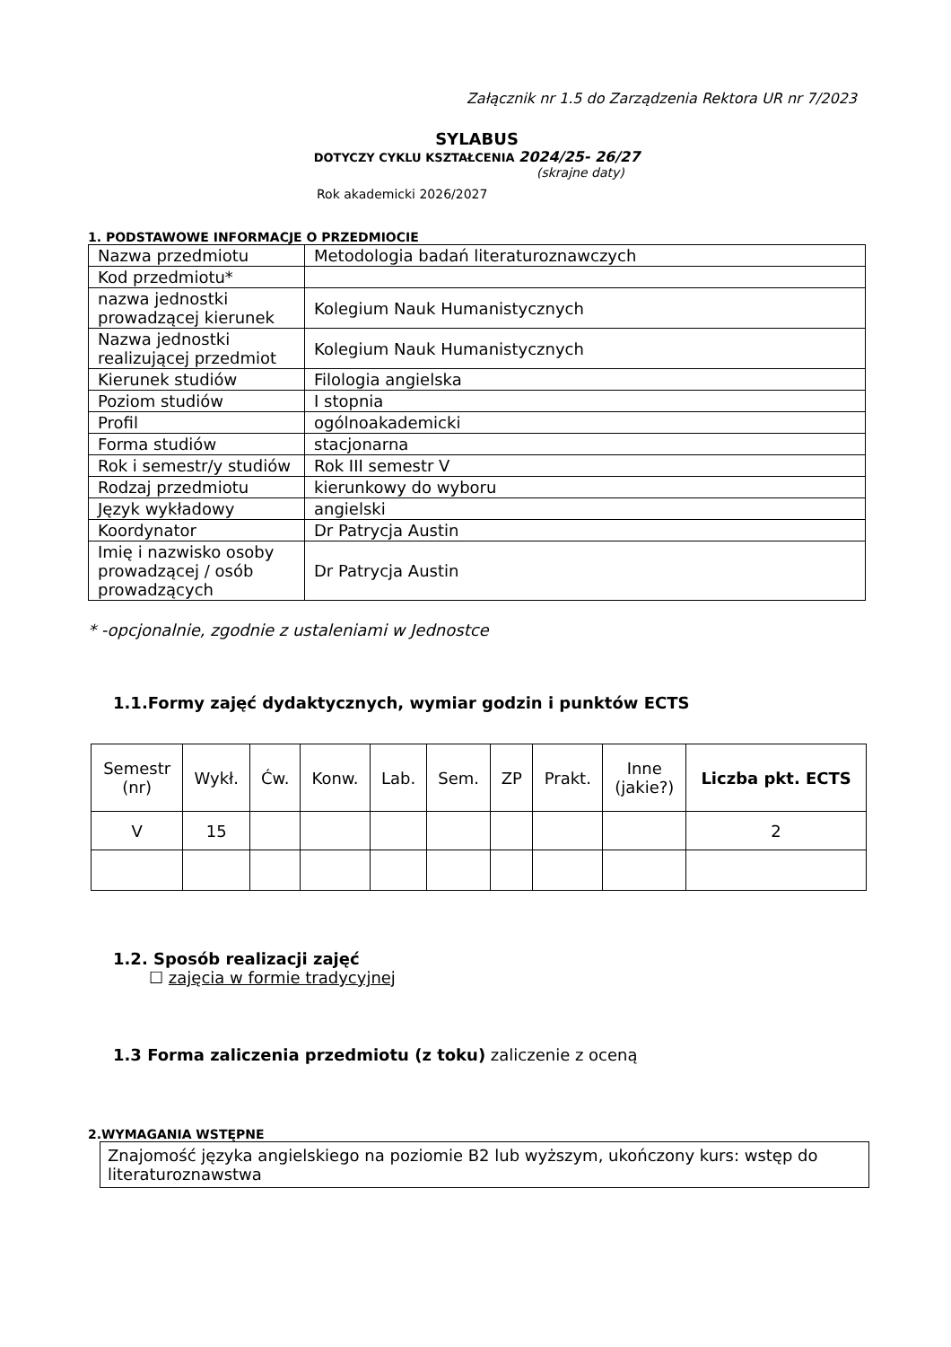Załącznik nr 1.5 do Zarządzenia Rektora UR nr 7/2023
SYLABUS
DOTYCZY CYKLU KSZTAŁCENIA 2024/25- 26/27
(skrajne daty)
Rok akademicki 2026/2027
1. PODSTAWOWE INFORMACJE O PRZEDMIOCIE
| Nazwa przedmiotu | Metodologia badań literaturoznawczych |
| Kod przedmiotu* | |
| nazwa jednostki prowadzącej kierunek | Kolegium Nauk Humanistycznych |
| Nazwa jednostki realizującej przedmiot | Kolegium Nauk Humanistycznych |
| Kierunek studiów | Filologia angielska |
| Poziom studiów | I stopnia |
| Profil | ogólnoakademicki |
| Forma studiów | stacjonarna |
| Rok i semestr/y studiów | Rok III semestr V |
| Rodzaj przedmiotu | kierunkowy do wyboru |
| Język wykładowy | angielski |
| Koordynator | Dr Patrycja Austin |
| Imię i nazwisko osoby prowadzącej / osób prowadzących | Dr Patrycja Austin |
* -opcjonalnie, zgodnie z ustaleniami w Jednostce
1.1.Formy zajęć dydaktycznych, wymiar godzin i punktów ECTS
| Semestr (nr) | Wykł. | Ćw. | Konw. | Lab. | Sem. | ZP | Prakt. | Inne (jakie?) | Liczba pkt. ECTS |
| --- | --- | --- | --- | --- | --- | --- | --- | --- | --- |
| V | 15 | | | | | | | | 2 |
1.2. Sposób realizacji zajęć
☐ zajęcia w formie tradycyjnej
1.3 Forma zaliczenia przedmiotu (z toku) zaliczenie z oceną
2.WYMAGANIA WSTĘPNE
Znajomość języka angielskiego na poziomie B2 lub wyższym, ukończony kurs: wstęp do literaturoznawstwa